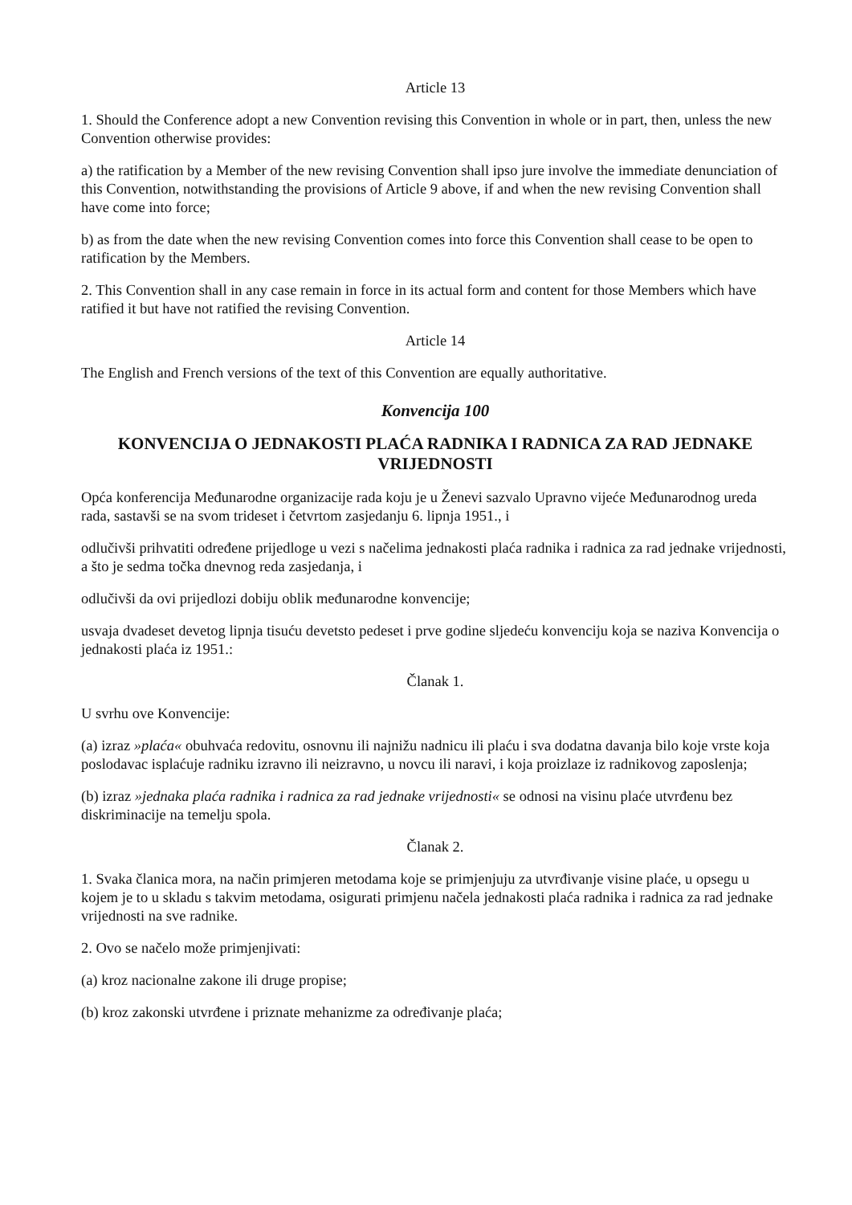Article 13
1. Should the Conference adopt a new Convention revising this Convention in whole or in part, then, unless the new Convention otherwise provides:
a) the ratification by a Member of the new revising Convention shall ipso jure involve the immediate denunciation of this Convention, notwithstanding the provisions of Article 9 above, if and when the new revising Convention shall have come into force;
b) as from the date when the new revising Convention comes into force this Convention shall cease to be open to ratification by the Members.
2. This Convention shall in any case remain in force in its actual form and content for those Members which have ratified it but have not ratified the revising Convention.
Article 14
The English and French versions of the text of this Convention are equally authoritative.
Konvencija 100
KONVENCIJA O JEDNAKOSTI PLAĆA RADNIKA I RADNICA ZA RAD JEDNAKE VRIJEDNOSTI
Opća konferencija Međunarodne organizacije rada koju je u Ženevi sazvalo Upravno vijeće Međunarodnog ureda rada, sastavši se na svom trideset i četvrtom zasjedanju 6. lipnja 1951., i
odlučivši prihvatiti određene prijedloge u vezi s načelima jednakosti plaća radnika i radnica za rad jednake vrijednosti, a što je sedma točka dnevnog reda zasjedanja, i
odlučivši da ovi prijedlozi dobiju oblik međunarodne konvencije;
usvaja dvadeset devetog lipnja tisuću devetsto pedeset i prve godine sljedeću konvenciju koja se naziva Konvencija o jednakosti plaća iz 1951.:
Članak 1.
U svrhu ove Konvencije:
(a) izraz »plaća« obuhvaća redovitu, osnovnu ili najnižu nadnicu ili plaću i sva dodatna davanja bilo koje vrste koja poslodavac isplaćuje radniku izravno ili neizravno, u novcu ili naravi, i koja proizlaze iz radnikovog zaposlenja;
(b) izraz »jednaka plaća radnika i radnica za rad jednake vrijednosti« se odnosi na visinu plaće utvrđenu bez diskriminacije na temelju spola.
Članak 2.
1. Svaka članica mora, na način primjeren metodama koje se primjenjuju za utvrđivanje visine plaće, u opsegu u kojem je to u skladu s takvim metodama, osigurati primjenu načela jednakosti plaća radnika i radnica za rad jednake vrijednosti na sve radnike.
2. Ovo se načelo može primjenjivati:
(a) kroz nacionalne zakone ili druge propise;
(b) kroz zakonski utvrđene i priznate mehanizme za određivanje plaća;